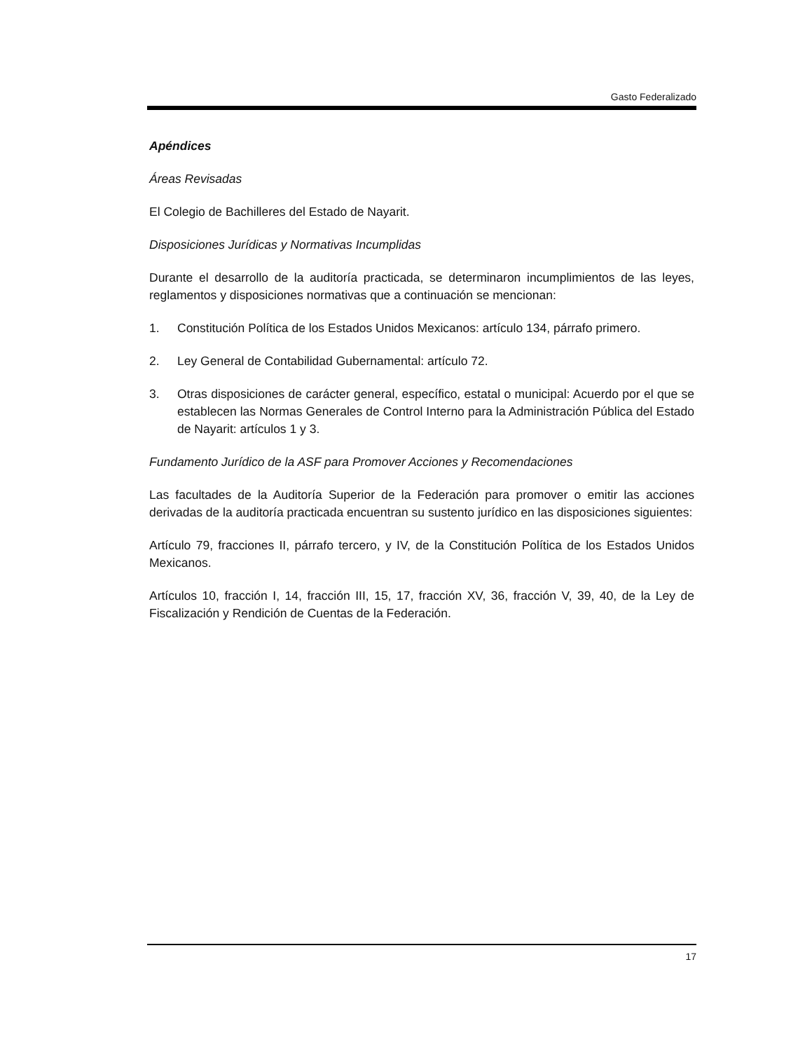Gasto Federalizado
Apéndices
Áreas Revisadas
El Colegio de Bachilleres del Estado de Nayarit.
Disposiciones Jurídicas y Normativas Incumplidas
Durante el desarrollo de la auditoría practicada, se determinaron incumplimientos de las leyes, reglamentos y disposiciones normativas que a continuación se mencionan:
1. Constitución Política de los Estados Unidos Mexicanos: artículo 134, párrafo primero.
2. Ley General de Contabilidad Gubernamental: artículo 72.
3. Otras disposiciones de carácter general, específico, estatal o municipal: Acuerdo por el que se establecen las Normas Generales de Control Interno para la Administración Pública del Estado de Nayarit: artículos 1 y 3.
Fundamento Jurídico de la ASF para Promover Acciones y Recomendaciones
Las facultades de la Auditoría Superior de la Federación para promover o emitir las acciones derivadas de la auditoría practicada encuentran su sustento jurídico en las disposiciones siguientes:
Artículo 79, fracciones II, párrafo tercero, y IV, de la Constitución Política de los Estados Unidos Mexicanos.
Artículos 10, fracción I, 14, fracción III, 15, 17, fracción XV, 36, fracción V, 39, 40, de la Ley de Fiscalización y Rendición de Cuentas de la Federación.
17